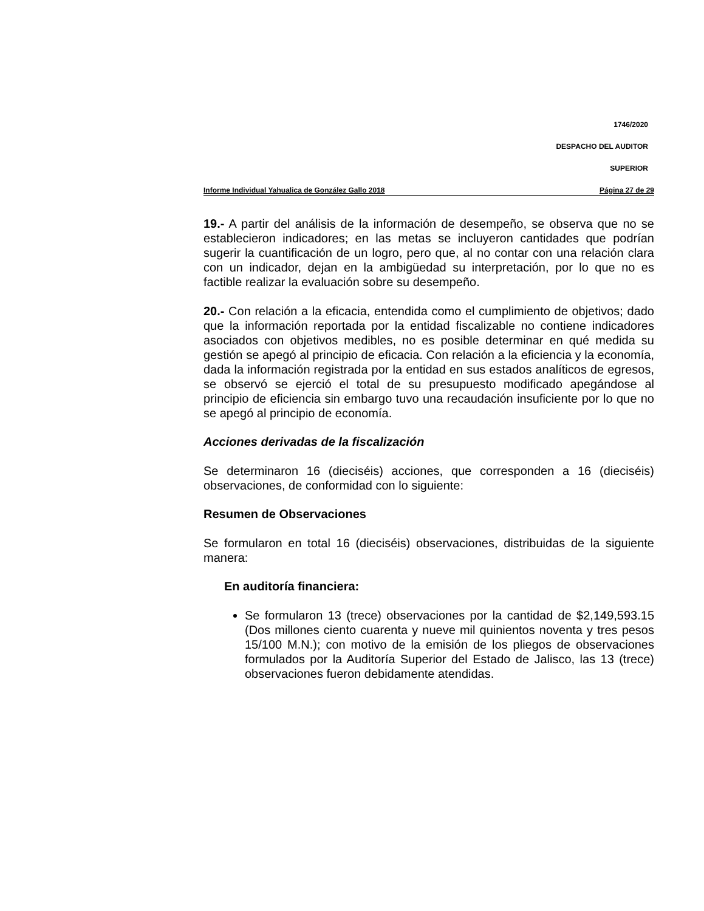1746/2020
DESPACHO DEL AUDITOR
SUPERIOR
Informe Individual Yahualica de González Gallo 2018 Página 27 de 29
19.- A partir del análisis de la información de desempeño, se observa que no se establecieron indicadores; en las metas se incluyeron cantidades que podrían sugerir la cuantificación de un logro, pero que, al no contar con una relación clara con un indicador, dejan en la ambigüedad su interpretación, por lo que no es factible realizar la evaluación sobre su desempeño.
20.- Con relación a la eficacia, entendida como el cumplimiento de objetivos; dado que la información reportada por la entidad fiscalizable no contiene indicadores asociados con objetivos medibles, no es posible determinar en qué medida su gestión se apegó al principio de eficacia. Con relación a la eficiencia y la economía, dada la información registrada por la entidad en sus estados analíticos de egresos, se observó se ejerció el total de su presupuesto modificado apegándose al principio de eficiencia sin embargo tuvo una recaudación insuficiente por lo que no se apegó al principio de economía.
Acciones derivadas de la fiscalización
Se determinaron 16 (dieciséis) acciones, que corresponden a 16 (dieciséis) observaciones, de conformidad con lo siguiente:
Resumen de Observaciones
Se formularon en total 16 (dieciséis) observaciones, distribuidas de la siguiente manera:
En auditoría financiera:
Se formularon 13 (trece) observaciones por la cantidad de $2,149,593.15 (Dos millones ciento cuarenta y nueve mil quinientos noventa y tres pesos 15/100 M.N.); con motivo de la emisión de los pliegos de observaciones formulados por la Auditoría Superior del Estado de Jalisco, las 13 (trece) observaciones fueron debidamente atendidas.